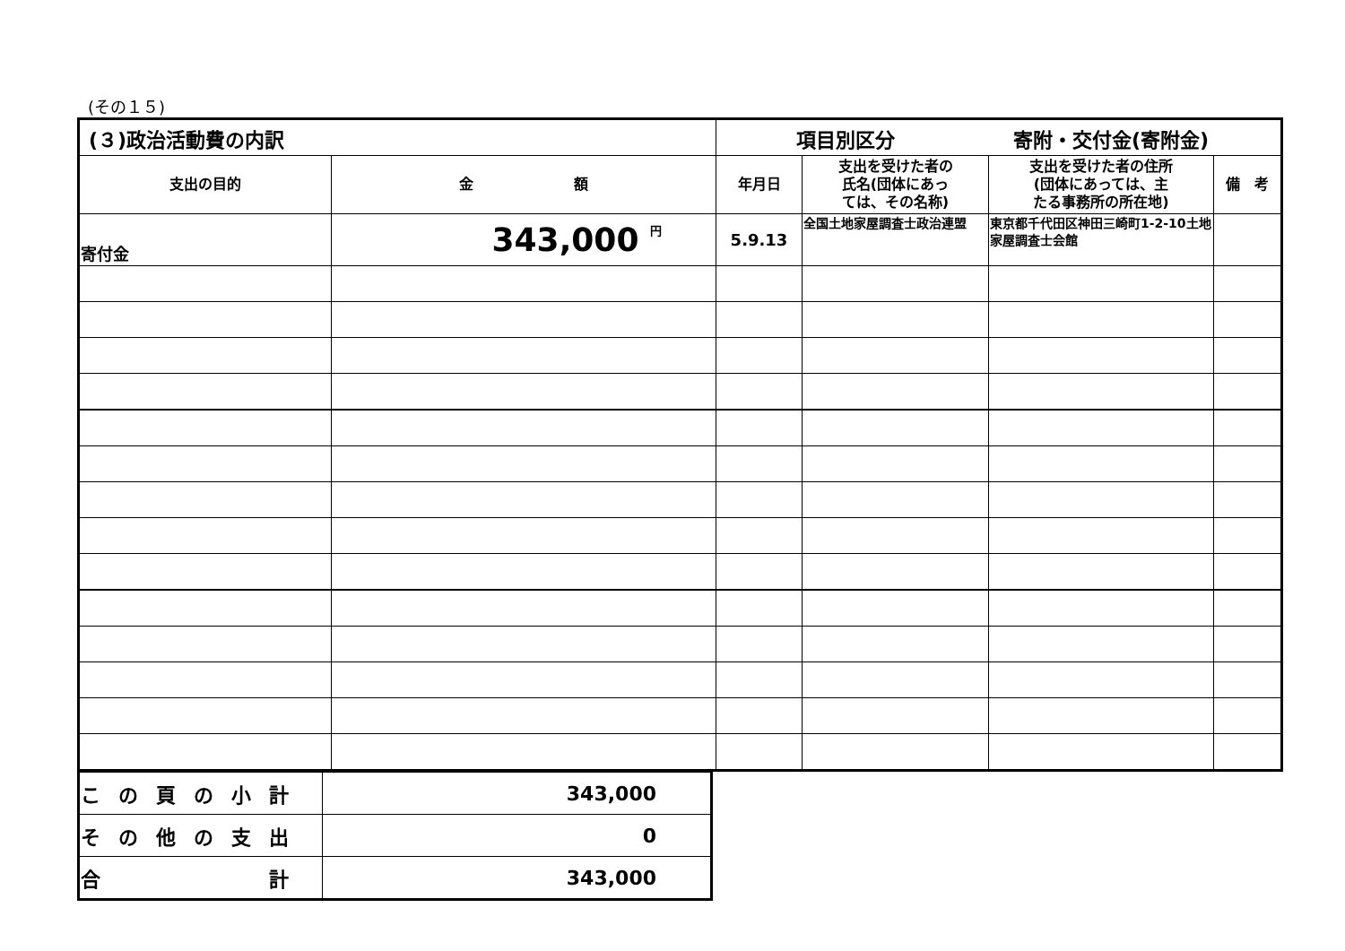(その１５)
| (３)政治活動費の内訳 | | 項目別区分 寄附・交付金(寄附金) | | | |
| --- | --- | --- | --- | --- | --- |
| 支出の目的 | 金 額 | 年月日 | 支出を受けた者の 氏名(団体にあっ ては、その名称) | 支出を受けた者の住所 (団体にあっては、主 たる事務所の所在地) | 備 考 |
| 寄付金 | 343,000 円 | 5.9.13 | 全国土地家屋調査士政治連盟 | 東京都千代田区神田三崎町1-2-10土地家屋調査士会館 | |
| この頁の小計 | 343,000 |
| その他の支出 | 0 |
| 合 計 | 343,000 |